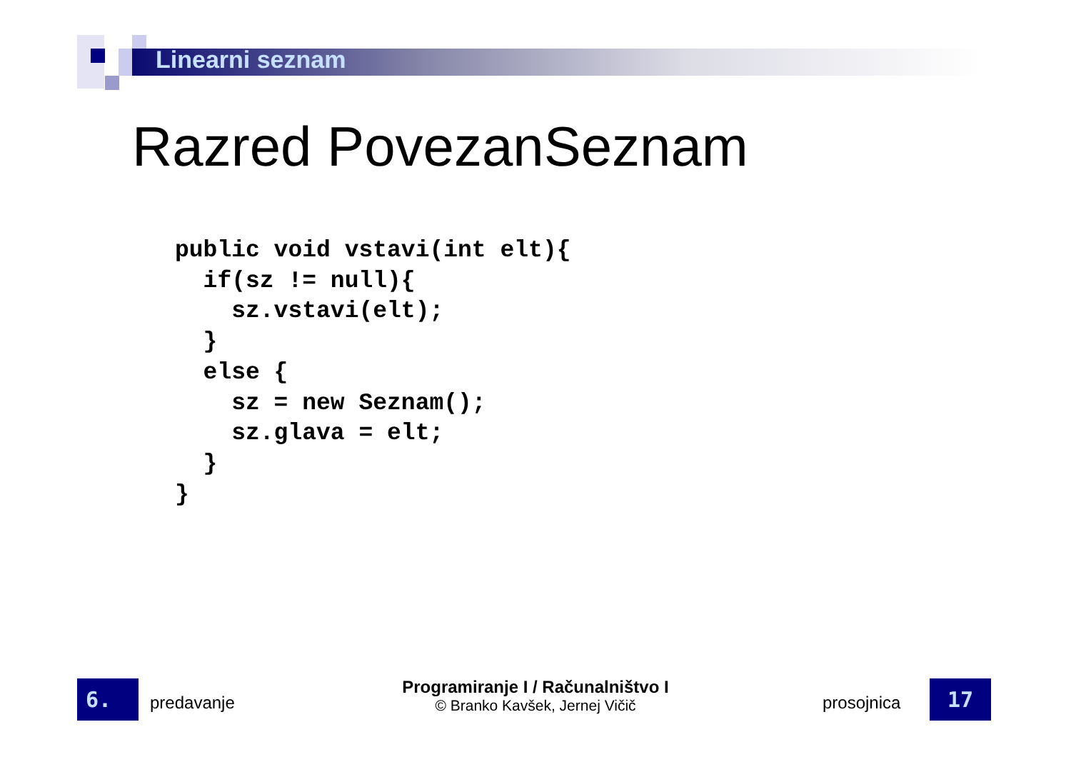Linearni seznam
Razred PovezanSeznam
public void vstavi(int elt){
  if(sz != null){
    sz.vstavi(elt);
  }
  else {
    sz = new Seznam();
    sz.glava = elt;
  }
}
6. predavanje
Programiranje I / Računalništvo I
© Branko Kavšek, Jernej Vičič
prosojnica 17